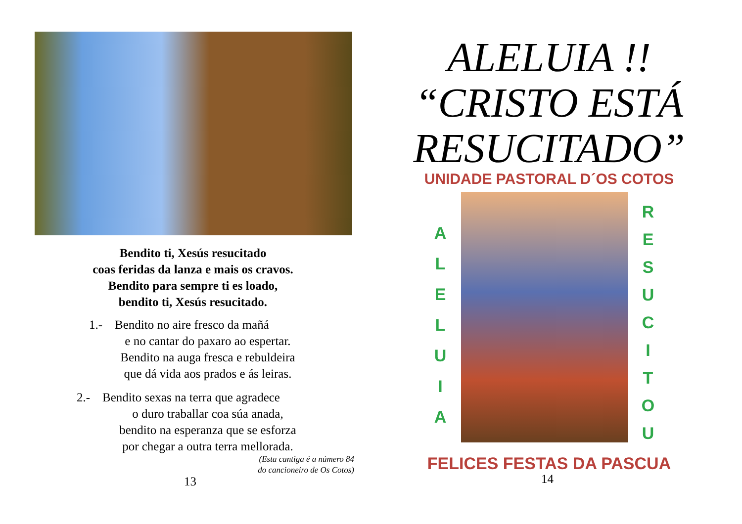Bendito ti, Xesús resucitado
coas feridas da lanza e mais os cravos.
Bendito para sempre ti es loado,
bendito ti, Xesús resucitado.
1.- Bendito no aire fresco da mañá
e no cantar do paxaro ao espertar.
Bendito na auga fresca e rebuldeira
que dá vida aos prados e ás leiras.
2.- Bendito sexas na terra que agradece
o duro traballar coa súa anada,
bendito na esperanza que se esforza
por chegar a outra terra mellorada.
(Esta cantiga é a número 84
do cancioneiro de Os Cotos)
13
ALELUIA !!
“CRISTO ESTÁ
RESUCITADO”
UNIDADE PASTORAL D´OS COTOS
A
L
E
L
U
I
A
R
E
S
U
C
I
T
O
U
FELICES FESTAS DA PASCUA
14